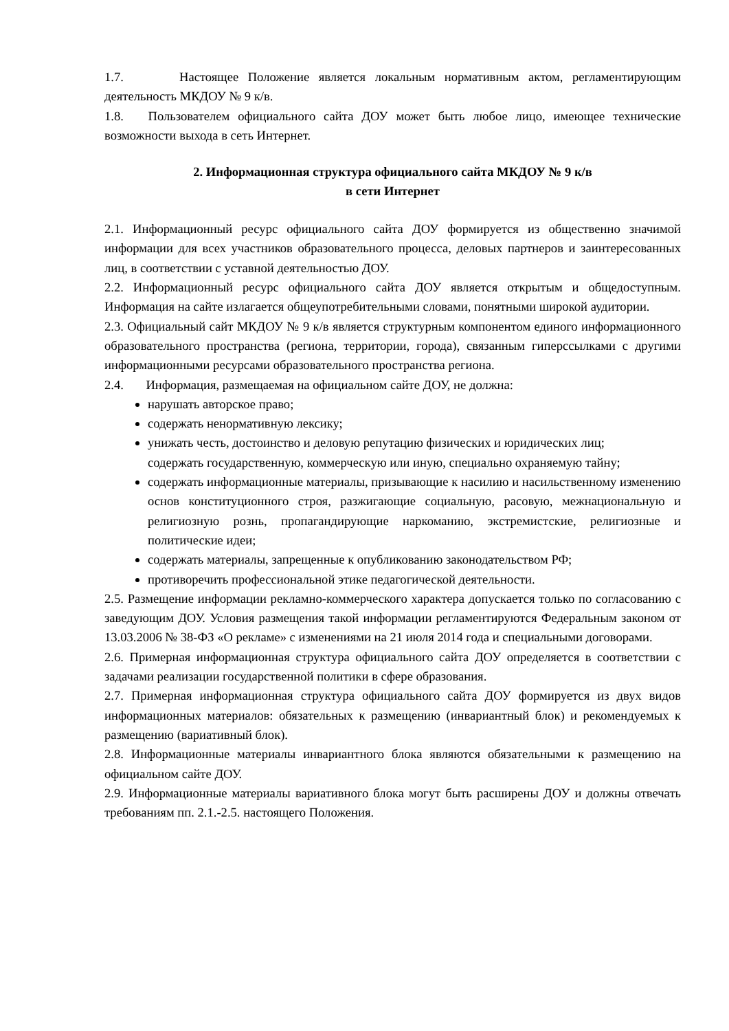1.7. Настоящее Положение является локальным нормативным актом, регламентирующим деятельность МКДОУ № 9 к/в.
1.8. Пользователем официального сайта ДОУ может быть любое лицо, имеющее технические возможности выхода в сеть Интернет.
2. Информационная структура официального сайта МКДОУ № 9 к/в
в сети Интернет
2.1. Информационный ресурс официального сайта ДОУ формируется из общественно значимой информации для всех участников образовательного процесса, деловых партнеров и заинтересованных лиц, в соответствии с уставной деятельностью ДОУ.
2.2. Информационный ресурс официального сайта ДОУ является открытым и общедоступным. Информация на сайте излагается общеупотребительными словами, понятными широкой аудитории.
2.3. Официальный сайт МКДОУ № 9 к/в является структурным компонентом единого информационного образовательного пространства (региона, территории, города), связанным гиперссылками с другими информационными ресурсами образовательного пространства региона.
2.4. Информация, размещаемая на официальном сайте ДОУ, не должна:
нарушать авторское право;
содержать ненормативную лексику;
унижать честь, достоинство и деловую репутацию физических и юридических лиц;
содержать государственную, коммерческую или иную, специально охраняемую тайну;
содержать информационные материалы, призывающие к насилию и насильственному изменению основ конституционного строя, разжигающие социальную, расовую, межнациональную и религиозную рознь, пропагандирующие наркоманию, экстремистские, религиозные и политические идеи;
содержать материалы, запрещенные к опубликованию законодательством РФ;
противоречить профессиональной этике педагогической деятельности.
2.5. Размещение информации рекламно-коммерческого характера допускается только по согласованию с заведующим ДОУ. Условия размещения такой информации регламентируются Федеральным законом от 13.03.2006 № 38-ФЗ «О рекламе» с изменениями на 21 июля 2014 года и специальными договорами.
2.6. Примерная информационная структура официального сайта ДОУ определяется в соответствии с задачами реализации государственной политики в сфере образования.
2.7. Примерная информационная структура официального сайта ДОУ формируется из двух видов информационных материалов: обязательных к размещению (инвариантный блок) и рекомендуемых к размещению (вариативный блок).
2.8. Информационные материалы инвариантного блока являются обязательными к размещению на официальном сайте ДОУ.
2.9. Информационные материалы вариативного блока могут быть расширены ДОУ и должны отвечать требованиям пп. 2.1.-2.5. настоящего Положения.